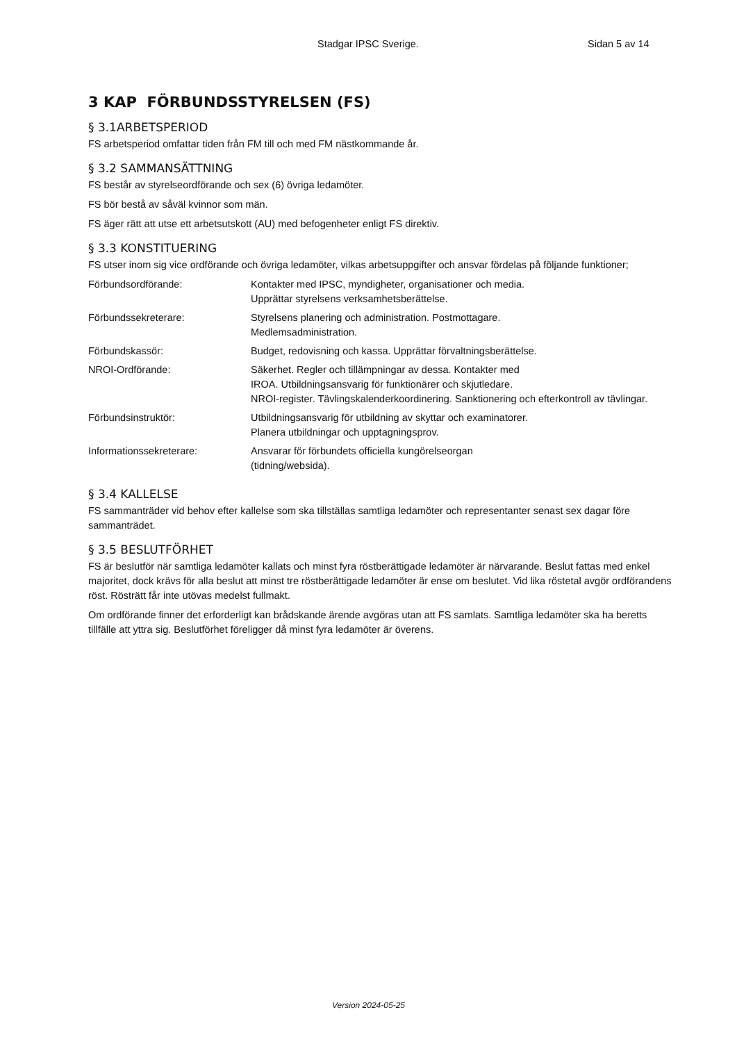Stadgar IPSC Sverige. Sidan 5 av 14
3 KAP FÖRBUNDSSTYRELSEN (FS)
§ 3.1ARBETSPERIOD
FS arbetsperiod omfattar tiden från FM till och med FM nästkommande år.
§ 3.2 SAMMANSÄTTNING
FS består av styrelseordförande och sex (6) övriga ledamöter.
FS bör bestå av såväl kvinnor som män.
FS äger rätt att utse ett arbetsutskott (AU) med befogenheter enligt FS direktiv.
§ 3.3 KONSTITUERING
FS utser inom sig vice ordförande och övriga ledamöter, vilkas arbetsuppgifter och ansvar fördelas på följande funktioner;
| Förbundsordförande: | Kontakter med IPSC, myndigheter, organisationer och media. Upprättar styrelsens verksamhetsberättelse. |
| Förbundssekreterare: | Styrelsens planering och administration. Postmottagare. Medlemsadministration. |
| Förbundskassör: | Budget, redovisning och kassa. Upprättar förvaltningsberättelse. |
| NROI-Ordförande: | Säkerhet. Regler och tillämpningar av dessa. Kontakter med IROA. Utbildningsansvarig för funktionärer och skjutledare. NROI-register. Tävlingskalenderkoordinering. Sanktionering och efterkontroll av tävlingar. |
| Förbundsinstruktör: | Utbildningsansvarig för utbildning av skyttar och examinatorer. Planera utbildningar och upptagningsprov. |
| Informationssekreterare: | Ansvarar för förbundets officiella kungörelseorgan (tidning/websida). |
§ 3.4 KALLELSE
FS sammanträder vid behov efter kallelse som ska tillställas samtliga ledamöter och representanter senast sex dagar före sammanträdet.
§ 3.5 BESLUTFÖRHET
FS är beslutför när samtliga ledamöter kallats och minst fyra röstberättigade ledamöter är närvarande. Beslut fattas med enkel majoritet, dock krävs för alla beslut att minst tre röstberättigade ledamöter är ense om beslutet. Vid lika röstetal avgör ordförandens röst. Rösträtt får inte utövas medelst fullmakt.
Om ordförande finner det erforderligt kan brådskande ärende avgöras utan att FS samlats. Samtliga ledamöter ska ha beretts tillfälle att yttra sig. Beslutförhet föreligger då minst fyra ledamöter är överens.
Version 2024-05-25